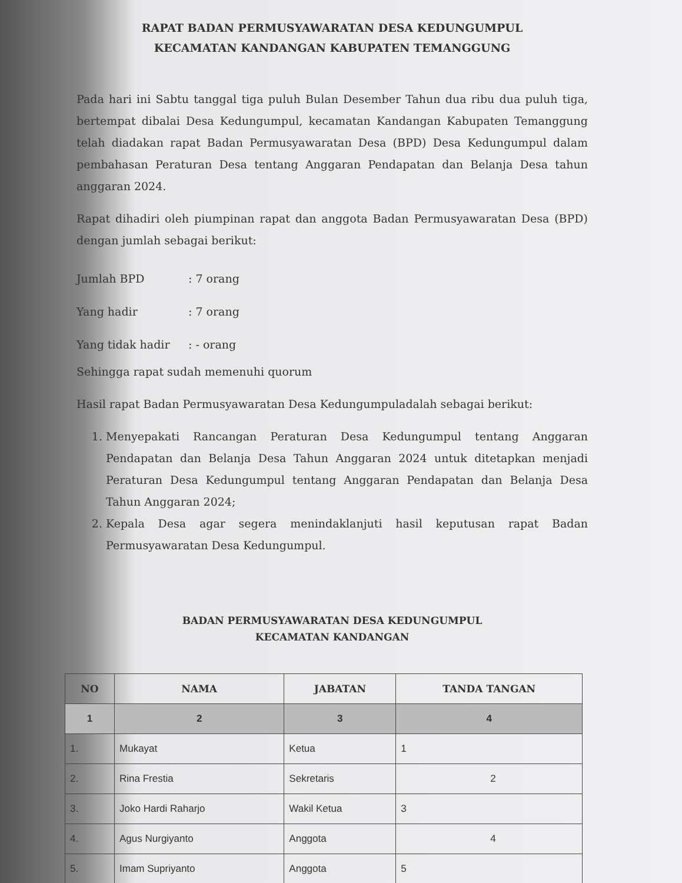RAPAT BADAN PERMUSYAWARATAN DESA KEDUNGUMPUL
KECAMATAN KANDANGAN KABUPATEN TEMANGGUNG
Pada hari ini Sabtu tanggal tiga puluh Bulan Desember Tahun dua ribu dua puluh tiga, bertempat dibalai Desa Kedungumpul, kecamatan Kandangan Kabupaten Temanggung telah diadakan rapat Badan Permusyawaratan Desa (BPD) Desa Kedungumpul dalam pembahasan Peraturan Desa tentang Anggaran Pendapatan dan Belanja Desa tahun anggaran 2024.
Rapat dihadiri oleh piumpinan rapat dan anggota Badan Permusyawaratan Desa (BPD) dengan jumlah sebagai berikut:
Jumlah BPD: 7 orang
Yang hadir: 7 orang
Yang tidak hadir: - orang
Sehingga rapat sudah memenuhi quorum
Hasil rapat Badan Permusyawaratan Desa Kedungumpuladalah sebagai berikut:
1. Menyepakati Rancangan Peraturan Desa Kedungumpul tentang Anggaran Pendapatan dan Belanja Desa Tahun Anggaran 2024 untuk ditetapkan menjadi Peraturan Desa Kedungumpul tentang Anggaran Pendapatan dan Belanja Desa Tahun Anggaran 2024;
2. Kepala Desa agar segera menindaklanjuti hasil keputusan rapat Badan Permusyawaratan Desa Kedungumpul.
BADAN PERMUSYAWARATAN DESA KEDUNGUMPUL
KECAMATAN KANDANGAN
| NO | NAMA | JABATAN | TANDA TANGAN |
| --- | --- | --- | --- |
| 1 | 2 | 3 | 4 |
| 1. | Mukayat | Ketua | 1 |
| 2. | Rina Frestia | Sekretaris | 2 |
| 3. | Joko Hardi Raharjo | Wakil Ketua | 3 |
| 4. | Agus Nurgiyanto | Anggota | 4 |
| 5. | Imam Supriyanto | Anggota | 5 |